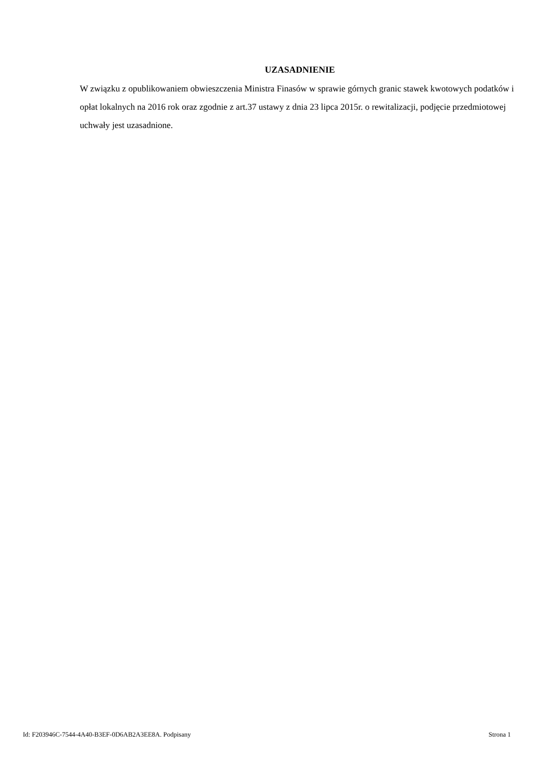UZASADNIENIE
W związku z opublikowaniem obwieszczenia Ministra Finasów w sprawie górnych granic stawek kwotowych podatków i opłat lokalnych na 2016 rok oraz zgodnie z art.37 ustawy z dnia 23 lipca 2015r. o rewitalizacji, podjęcie przedmiotowej uchwały jest uzasadnione.
Id: F203946C-7544-4A40-B3EF-0D6AB2A3EE8A. Podpisany Strona 1